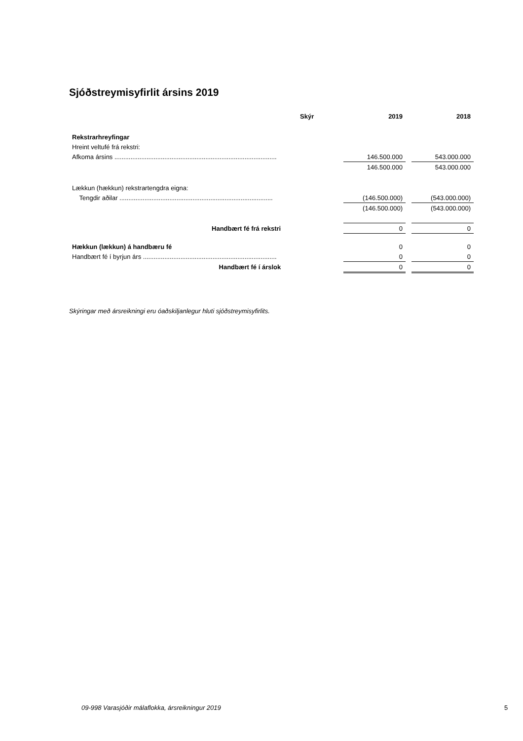Sjóðstreymisyfirlit ársins 2019
| | Skýr | | 2019 | | 2018 |
| --- | --- | --- | --- | --- | --- |
| Rekstrarhreyfingar | | | | | |
| Hreint veltufé frá rekstri: | | | | | |
| Afkoma ársins ........................................................................................... | | | 146.500.000 | | 543.000.000 |
| | | | 146.500.000 | | 543.000.000 |
| Lækkun (hækkun) rekstrartengdra eigna: | | | | | |
| Tengdir aðilar ...................................................................................... | | | (146.500.000) | | (543.000.000) |
| | | | (146.500.000) | | (543.000.000) |
| Handbært fé frá rekstri | | | 0 | | 0 |
| Hækkun (lækkun) á handbæru fé | | | 0 | | 0 |
| Handbært fé í byrjun árs ........................................................................... | | | 0 | | 0 |
| Handbært fé í árslok | | | 0 | | 0 |
Skýringar með ársreikningi eru óaðskiljanlegur hluti sjóðstreymisyfirlits.
09-998 Varasjóðir málaflokka, ársreikningur 2019
5